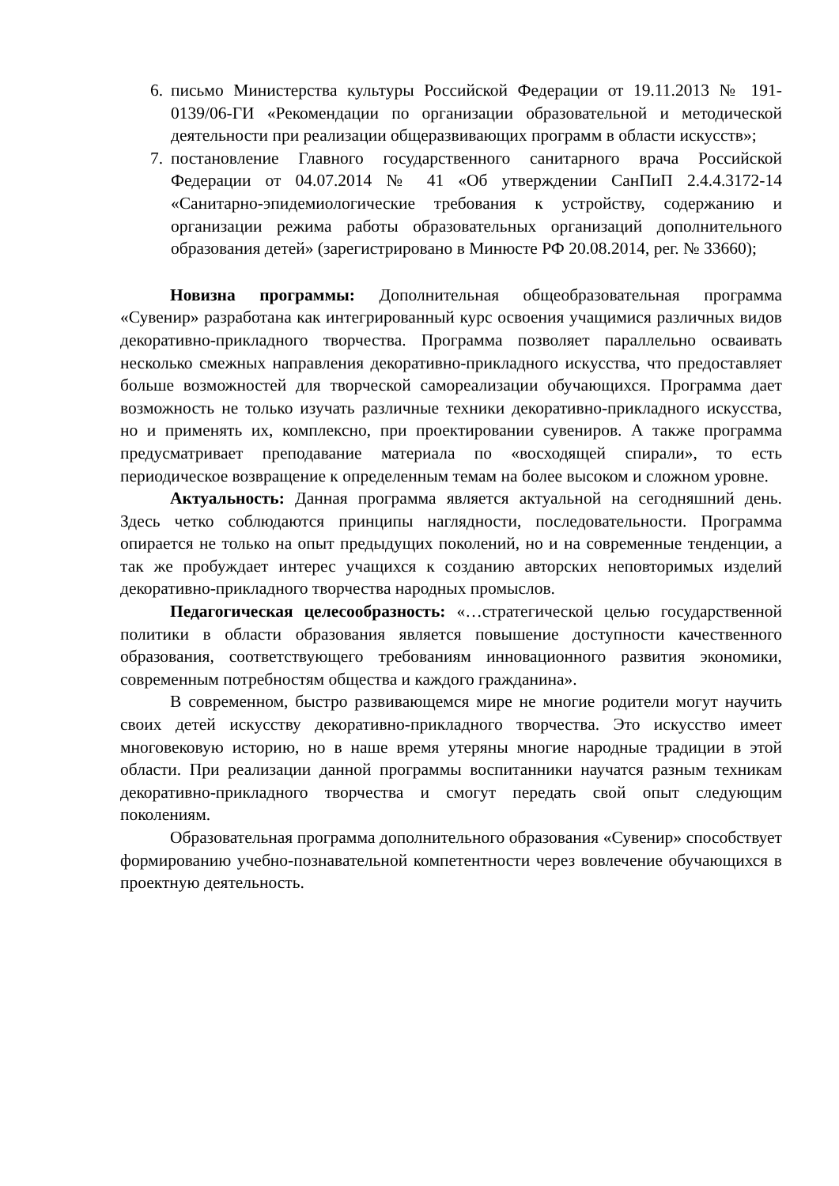6. письмо Министерства культуры Российской Федерации от 19.11.2013 № 191-0139/06-ГИ «Рекомендации по организации образовательной и методической деятельности при реализации общеразвивающих программ в области искусств»;
7. постановление Главного государственного санитарного врача Российской Федерации от 04.07.2014 № 41 «Об утверждении СанПиП 2.4.4.3172-14 «Санитарно-эпидемиологические требования к устройству, содержанию и организации режима работы образовательных организаций дополнительного образования детей» (зарегистрировано в Минюсте РФ 20.08.2014, рег. № 33660);
Новизна программы: Дополнительная общеобразовательная программа «Сувенир» разработана как интегрированный курс освоения учащимися различных видов декоративно-прикладного творчества. Программа позволяет параллельно осваивать несколько смежных направления декоративно-прикладного искусства, что предоставляет больше возможностей для творческой самореализации обучающихся. Программа дает возможность не только изучать различные техники декоративно-прикладного искусства, но и применять их, комплексно, при проектировании сувениров. А также программа предусматривает преподавание материала по «восходящей спирали», то есть периодическое возвращение к определенным темам на более высоком и сложном уровне.
Актуальность: Данная программа является актуальной на сегодняшний день. Здесь четко соблюдаются принципы наглядности, последовательности. Программа опирается не только на опыт предыдущих поколений, но и на современные тенденции, а так же пробуждает интерес учащихся к созданию авторских неповторимых изделий декоративно-прикладного творчества народных промыслов.
Педагогическая целесообразность: «…стратегической целью государственной политики в области образования является повышение доступности качественного образования, соответствующего требованиям инновационного развития экономики, современным потребностям общества и каждого гражданина».
В современном, быстро развивающемся мире не многие родители могут научить своих детей искусству декоративно-прикладного творчества. Это искусство имеет многовековую историю, но в наше время утеряны многие народные традиции в этой области. При реализации данной программы воспитанники научатся разным техникам декоративно-прикладного творчества и смогут передать свой опыт следующим поколениям.
Образовательная программа дополнительного образования «Сувенир» способствует формированию учебно-познавательной компетентности через вовлечение обучающихся в проектную деятельность.